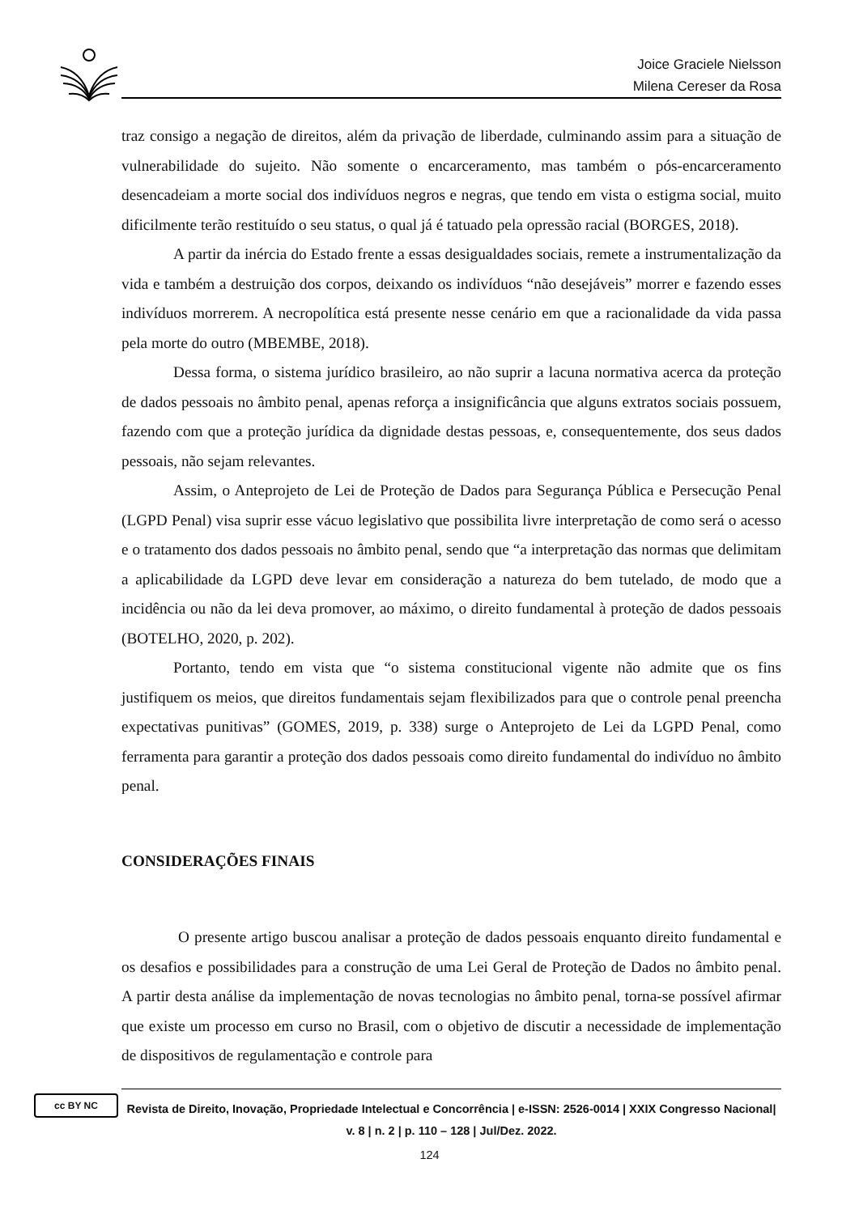Joice Graciele Nielsson
Milena Cereser da Rosa
traz consigo a negação de direitos, além da privação de liberdade, culminando assim para a situação de vulnerabilidade do sujeito. Não somente o encarceramento, mas também o pós-encarceramento desencadeiam a morte social dos indivíduos negros e negras, que tendo em vista o estigma social, muito dificilmente terão restituído o seu status, o qual já é tatuado pela opressão racial (BORGES, 2018).
A partir da inércia do Estado frente a essas desigualdades sociais, remete a instrumentalização da vida e também a destruição dos corpos, deixando os indivíduos “não desejáveis” morrer e fazendo esses indivíduos morrerem. A necropolítica está presente nesse cenário em que a racionalidade da vida passa pela morte do outro (MBEMBE, 2018).
Dessa forma, o sistema jurídico brasileiro, ao não suprir a lacuna normativa acerca da proteção de dados pessoais no âmbito penal, apenas reforça a insignificância que alguns extratos sociais possuem, fazendo com que a proteção jurídica da dignidade destas pessoas, e, consequentemente, dos seus dados pessoais, não sejam relevantes.
Assim, o Anteprojeto de Lei de Proteção de Dados para Segurança Pública e Persecução Penal (LGPD Penal) visa suprir esse vácuo legislativo que possibilita livre interpretação de como será o acesso e o tratamento dos dados pessoais no âmbito penal, sendo que “a interpretação das normas que delimitam a aplicabilidade da LGPD deve levar em consideração a natureza do bem tutelado, de modo que a incidência ou não da lei deva promover, ao máximo, o direito fundamental à proteção de dados pessoais (BOTELHO, 2020, p. 202).
Portanto, tendo em vista que “o sistema constitucional vigente não admite que os fins justifiquem os meios, que direitos fundamentais sejam flexibilizados para que o controle penal preencha expectativas punitivas” (GOMES, 2019, p. 338) surge o Anteprojeto de Lei da LGPD Penal, como ferramenta para garantir a proteção dos dados pessoais como direito fundamental do indivíduo no âmbito penal.
CONSIDERAÇÕES FINAIS
O presente artigo buscou analisar a proteção de dados pessoais enquanto direito fundamental e os desafios e possibilidades para a construção de uma Lei Geral de Proteção de Dados no âmbito penal. A partir desta análise da implementação de novas tecnologias no âmbito penal, torna-se possível afirmar que existe um processo em curso no Brasil, com o objetivo de discutir a necessidade de implementação de dispositivos de regulamentação e controle para
cc BY NC
Revista de Direito, Inovação, Propriedade Intelectual e Concorrência | e-ISSN: 2526-0014 | XXIX Congresso Nacional| v. 8 | n. 2 | p. 110 – 128 | Jul/Dez. 2022.
124